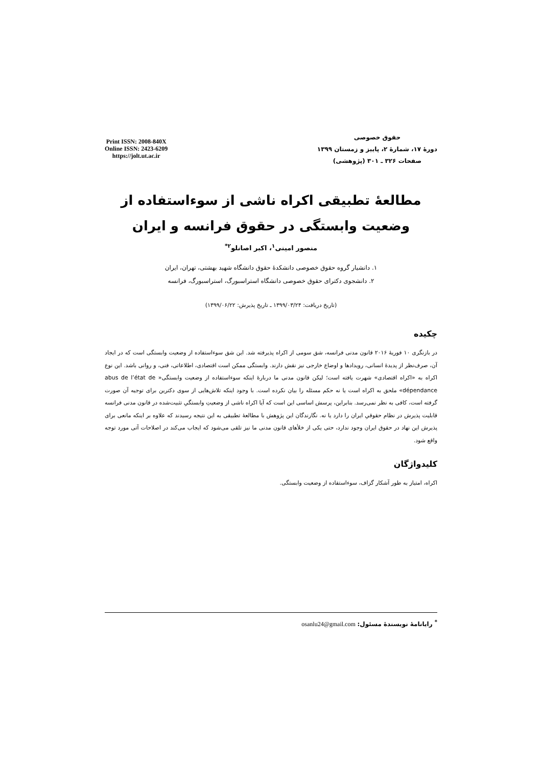حقوق خصوصی
دورهٔ ۱۷، شمارهٔ ۲، پاییز و زمستان ۱۳۹۹
صفحات ۳۲۶ ـ ۳۰۱ (پژوهشی)
Print ISSN: 2008-840X
Online ISSN: 2423-6209
https://jolt.ut.ac.ir
مطالعهٔ تطبیقی اکراه ناشی از سوءاستفاده از وضعیت وابستگی در حقوق فرانسه و ایران
منصور امینی<sup>۱</sup>، اکبر اصانلو<sup>۲*</sup>
۱. دانشیار گروه حقوق خصوصی دانشکدهٔ حقوق دانشگاه شهید بهشتی، تهران، ایران
۲. دانشجوی دکترای حقوق خصوصی دانشگاه استراسبورگ، استراسبورگ، فرانسه
(تاریخ دریافت: ۱۳۹۹/۰۳/۲۴ ـ تاریخ پذیرش: ۱۳۹۹/۰۶/۲۲)
چکیده
در بازنگری ۱۰ فوریهٔ ۲۰۱۶ قانون مدنی فرانسه، شق سومی از اکراه پذیرفته شد. این شق سوءاستفاده از وضعیت وابستگی است که در ایجاد آن، صرف‌نظر از پدیدهٔ انسانی، رویدادها و اوضاع خارجی نیز نقش دارند. وابستگی ممکن است اقتصادی، اطلاعاتی، فنی، و روانی باشد. این نوع اکراه به «اکراه اقتصادی» شهرت یافته است؛ لیکن قانون مدنی ما دربارهٔ اینکه سوءاستفاده از وضعیت وابستگی« abus de l’état de dépendance» ملحق به اکراه است یا نه حکم مسئله را بیان نکرده است. با وجود اینکه تلاش‌هایی از سوی دکترین برای توجیه آن صورت گرفته است، کافی به نظر نمی‌رسد. بنابراین، پرسش اساسی این است که آیا اکراه ناشی از وضعیتِ وابستگیِ تثبیت‌شده در قانون مدنی فرانسه قابلیت پذیرش در نظام حقوقیِ ایران را دارد یا نه. نگارندگان این پژوهش با مطالعهٔ تطبیقی به این نتیجه رسیدند که علاوه بر اینکه مانعی برای پذیرش این نهاد در حقوق ایران وجود ندارد، حتی یکی از خلأهای قانون مدنی ما نیز تلقی می‌شود که ایجاب می‌کند در اصلاحات آتی مورد توجه واقع شود.
کلیدواژگان
اکراه، امتیاز به طور آشکار گزاف، سوءاستفاده از وضعیت وابستگی.
<sup>*</sup> رایانامهٔ نویسندهٔ مسئول: osanlu24@gmail.com